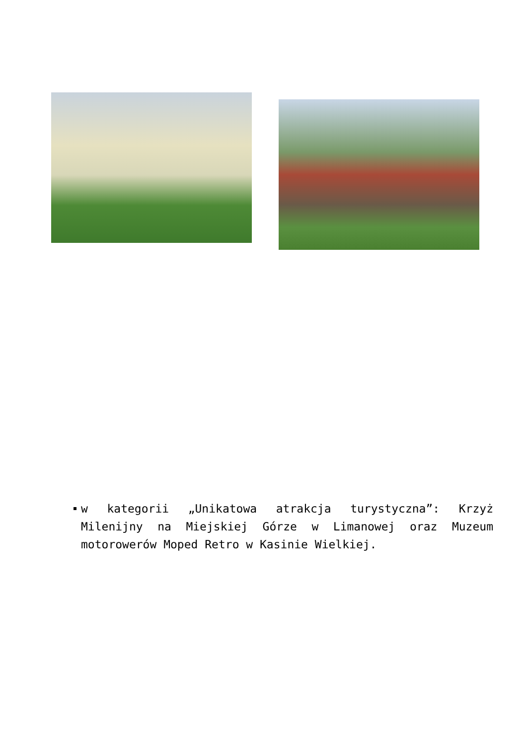w kategorii „Unikatowa atrakcja turystyczna”: Krzyż Milenijny na Miejskiej Górze w Limanowej oraz Muzeum motorowerów Moped Retro w Kasinie Wielkiej.